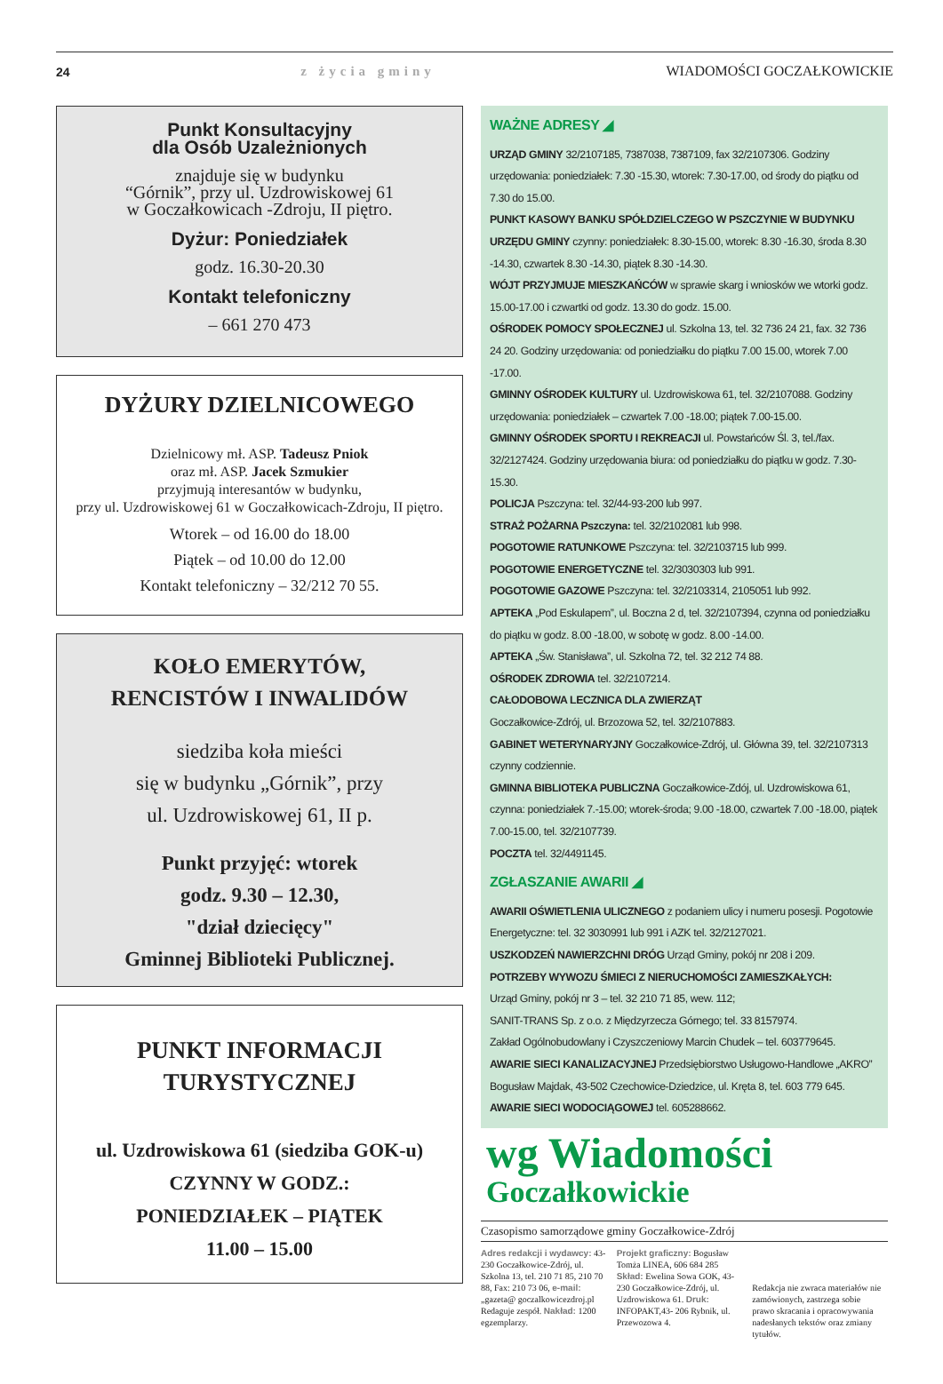24 z życia gminy WIADOMOŚCI GOCZAŁKOWICKIE
Punkt Konsultacyjny
dla Osób Uzależnionych
znajduje się w budynku
“Górnik”, przy ul. Uzdrowiskowej 61
w Goczałkowicach -Zdroju, II piętro.
Dyżur: Poniedziałek
godz. 16.30-20.30
Kontakt telefoniczny
– 661 270 473
DYŻURY DZIELNICOWEGO
Dzielnicowy mł. ASP. Tadeusz Pniok
oraz mł. ASP. Jacek Szmukier
przyjmują interesantów w budynku,
przy ul. Uzdrowiskowej 61 w Goczałkowicach-Zdroju, II piętro.
Wtorek – od 16.00 do 18.00
Piątek – od 10.00 do 12.00
Kontakt telefoniczny – 32/212 70 55.
KOŁO EMERYTÓW,
RENCISTÓW I INWALIDÓW
siedziba koła mieści
się w budynku „Górnik”, przy
ul. Uzdrowiskowej 61, II p.
Punkt przyjęć: wtorek
godz. 9.30 – 12.30,
"dział dziecięcy"
Gminnej Biblioteki Publicznej.
PUNKT INFORMACJI
TURYSTYCZNEJ
ul. Uzdrowiskowa 61 (siedziba GOK-u)
CZYNNY W GODZ.:
PONIEDZIAŁEK – PIĄTEK
11.00 – 15.00
WAŻNE ADRESY ◢
URZĄD GMINY 32/2107185, 7387038, 7387109, fax 32/2107306. Godziny urzędowania: poniedziałek: 7.30 -15.30, wtorek: 7.30-17.00, od środy do piątku od 7.30 do 15.00.
PUNKT KASOWY BANKU SPÓŁDZIELCZEGO W PSZCZYNIE W BUDYNKU URZĘDU GMINY czynny: poniedziałek: 8.30-15.00, wtorek: 8.30 -16.30, środa 8.30 -14.30, czwartek 8.30 -14.30, piątek 8.30 -14.30.
WÓJT PRZYJMUJE MIESZKAŃCÓW w sprawie skarg i wniosków we wtorki godz. 15.00-17.00 i czwartki od godz. 13.30 do godz. 15.00.
OŚRODEK POMOCY SPOŁECZNEJ ul. Szkolna 13, tel. 32 736 24 21, fax. 32 736 24 20. Godziny urzędowania: od poniedziałku do piątku 7.00 15.00, wtorek 7.00 -17.00.
GMINNY OŚRODEK KULTURY ul. Uzdrowiskowa 61, tel. 32/2107088. Godziny urzędowania: poniedziałek – czwartek 7.00 -18.00; piątek 7.00-15.00.
GMINNY OŚRODEK SPORTU I REKREACJI ul. Powstańców Śl. 3, tel./fax. 32/2127424. Godziny urzędowania biura: od poniedziałku do piątku w godz. 7.30-15.30.
POLICJA Pszczyna: tel. 32/44-93-200 lub 997.
STRAŻ POŻARNA Pszczyna: tel. 32/2102081 lub 998.
POGOTOWIE RATUNKOWE Pszczyna: tel. 32/2103715 lub 999.
POGOTOWIE ENERGETYCZNE tel. 32/3030303 lub 991.
POGOTOWIE GAZOWE Pszczyna: tel. 32/2103314, 2105051 lub 992.
APTEKA „Pod Eskulapem”, ul. Boczna 2 d, tel. 32/2107394, czynna od poniedziałku do piątku w godz. 8.00 -18.00, w sobotę w godz. 8.00 -14.00.
APTEKA „Św. Stanisława”, ul. Szkolna 72, tel. 32 212 74 88.
OŚRODEK ZDROWIA tel. 32/2107214.
CAŁODOBOWA LECZNICA DLA ZWIERZĄT
Goczałkowice-Zdrój, ul. Brzozowa 52, tel. 32/2107883.
GABINET WETERYNARYJNY Goczałkowice-Zdrój, ul. Główna 39, tel. 32/2107313 czynny codziennie.
GMINNA BIBLIOTEKA PUBLICZNA Goczałkowice-Zdój, ul. Uzdrowiskowa 61, czynna: poniedziałek 7.-15.00; wtorek-środa; 9.00 -18.00, czwartek 7.00 -18.00, piątek 7.00-15.00, tel. 32/2107739.
POCZTA tel. 32/4491145.
ZGŁASZANIE AWARII ◢
AWARII OŚWIETLENIA ULICZNEGO z podaniem ulicy i numeru posesji. Pogotowie Energetyczne: tel. 32 3030991 lub 991 i AZK tel. 32/2127021.
USZKODZEŃ NAWIERZCHNI DRÓG Urząd Gminy, pokój nr 208 i 209.
POTRZEBY WYWOZU ŚMIECI Z NIERUCHOMOŚCI ZAMIESZKAŁYCH:
Urząd Gminy, pokój nr 3 – tel. 32 210 71 85, wew. 112;
SANIT-TRANS Sp. z o.o. z Międzyrzecza Górnego; tel. 33 8157974.
Zakład Ogólnobudowlany i Czyszczeniowy Marcin Chudek – tel. 603779645.
AWARIE SIECI KANALIZACYJNEJ Przedsiębiorstwo Usługowo-Handlowe „AKRO” Bogusław Majdak, 43-502 Czechowice-Dziedzice, ul. Kręta 8, tel. 603 779 645.
AWARIE SIECI WODOCIĄGOWEJ tel. 605288662.
wg Wiadomości
Goczałkowickie
Czasopismo samorządowe gminy Goczałkowice-Zdrój
Adres redakcji i wydawcy: 43-230 Goczałkowice-Zdrój, ul. Szkolna 13, tel. 210 71 85, 210 70 88, Fax: 210 73 06, e-mail: „gazeta@ goczalkowicezdroj.pl Redaguje zespół. Nakład: 1200 egzemplarzy.
Projekt graficzny: Bogusław Tomża LINEA, 606 684 285 Skład: Ewelina Sowa GOK, 43-230 Goczałkowice-Zdrój, ul. Uzdrowiskowa 61. Druk: INFOPAKT,43- 206 Rybnik, ul. Przewozowa 4.
Redakcja nie zwraca materiałów nie zamówionych, zastrzega sobie prawo skracania i opracowywania nadesłanych tekstów oraz zmiany tytułów.